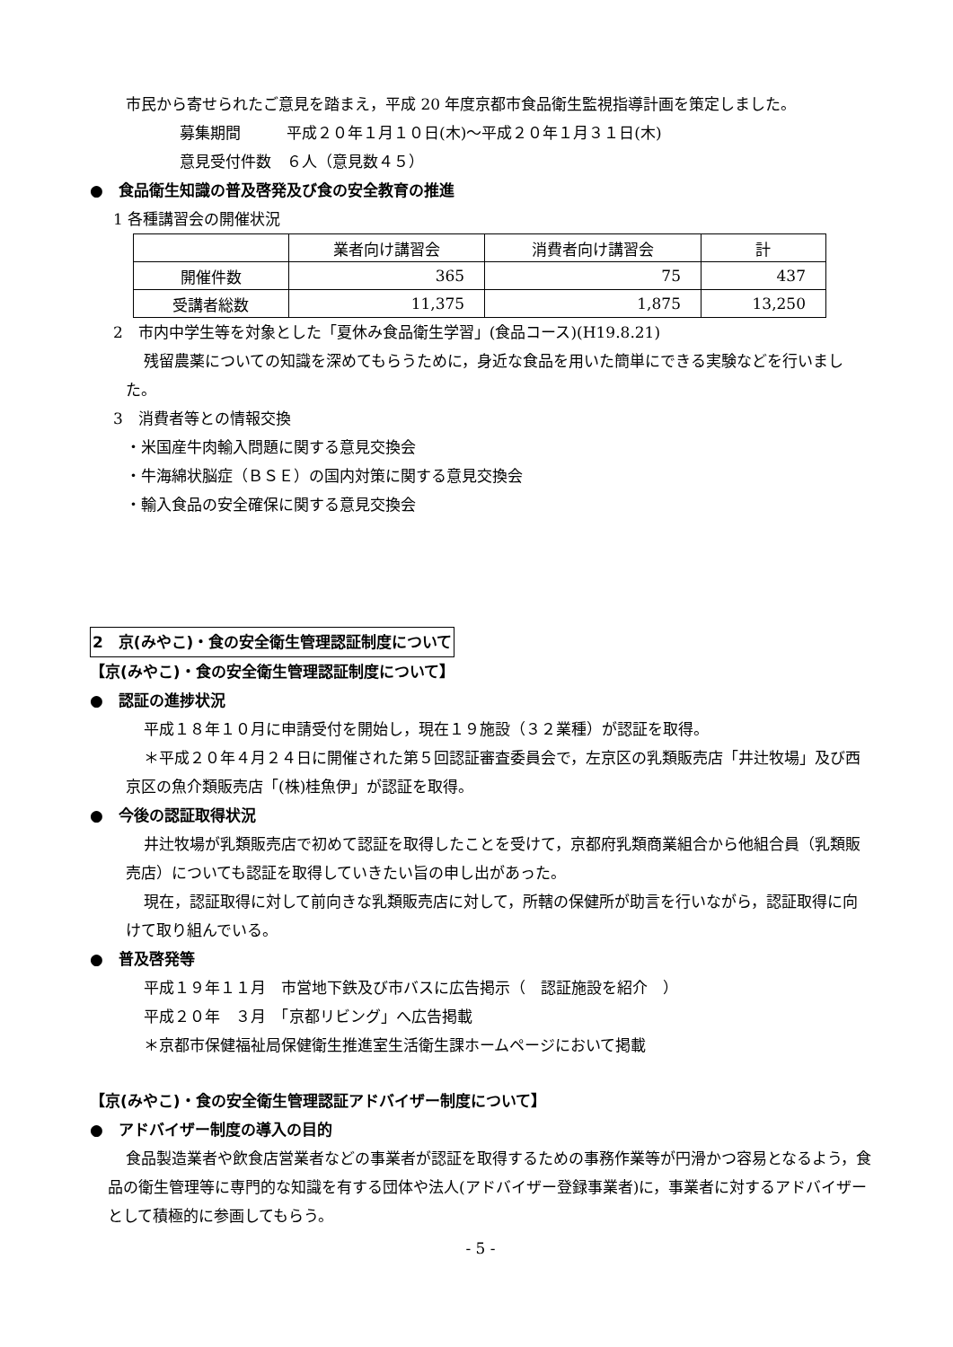市民から寄せられたご意見を踏まえ，平成 20 年度京都市食品衛生監視指導計画を策定しました。
募集期間　　　平成２０年１月１０日(木)～平成２０年１月３１日(木)
意見受付件数　６人（意見数４５）
●　食品衛生知識の普及啓発及び食の安全教育の推進
1 各種講習会の開催状況
| | 業者向け講習会 | 消費者向け講習会 | 計 |
| --- | --- | --- | --- |
| 開催件数 | 365 | 75 | 437 |
| 受講者総数 | 11,375 | 1,875 | 13,250 |
2　市内中学生等を対象とした「夏休み食品衛生学習」(食品コース)(H19.8.21)
残留農薬についての知識を深めてもらうために，身近な食品を用いた簡単にできる実験などを行いました。
3　消費者等との情報交換
・米国産牛肉輸入問題に関する意見交換会
・牛海綿状脳症（ＢＳＥ）の国内対策に関する意見交換会
・輸入食品の安全確保に関する意見交換会
2　京(みやこ)・食の安全衛生管理認証制度について
【京(みやこ)・食の安全衛生管理認証制度について】
●　認証の進捗状況
平成１８年１０月に申請受付を開始し，現在１９施設（３２業種）が認証を取得。
＊平成２０年４月２４日に開催された第５回認証審査委員会で，左京区の乳類販売店「井辻牧場」及び西京区の魚介類販売店「(株)桂魚伊」が認証を取得。
●　今後の認証取得状況
井辻牧場が乳類販売店で初めて認証を取得したことを受けて，京都府乳類商業組合から他組合員（乳類販売店）についても認証を取得していきたい旨の申し出があった。
現在，認証取得に対して前向きな乳類販売店に対して，所轄の保健所が助言を行いながら，認証取得に向けて取り組んでいる。
●　普及啓発等
平成１９年１１月　市営地下鉄及び市バスに広告掲示（　認証施設を紹介　）
平成２０年　３月　「京都リビング」へ広告掲載
＊京都市保健福祉局保健衛生推進室生活衛生課ホームページにおいて掲載
【京(みやこ)・食の安全衛生管理認証アドバイザー制度について】
●　アドバイザー制度の導入の目的
食品製造業者や飲食店営業者などの事業者が認証を取得するための事務作業等が円滑かつ容易となるよう，食品の衛生管理等に専門的な知識を有する団体や法人(アドバイザー登録事業者)に，事業者に対するアドバイザーとして積極的に参画してもらう。
- 5 -